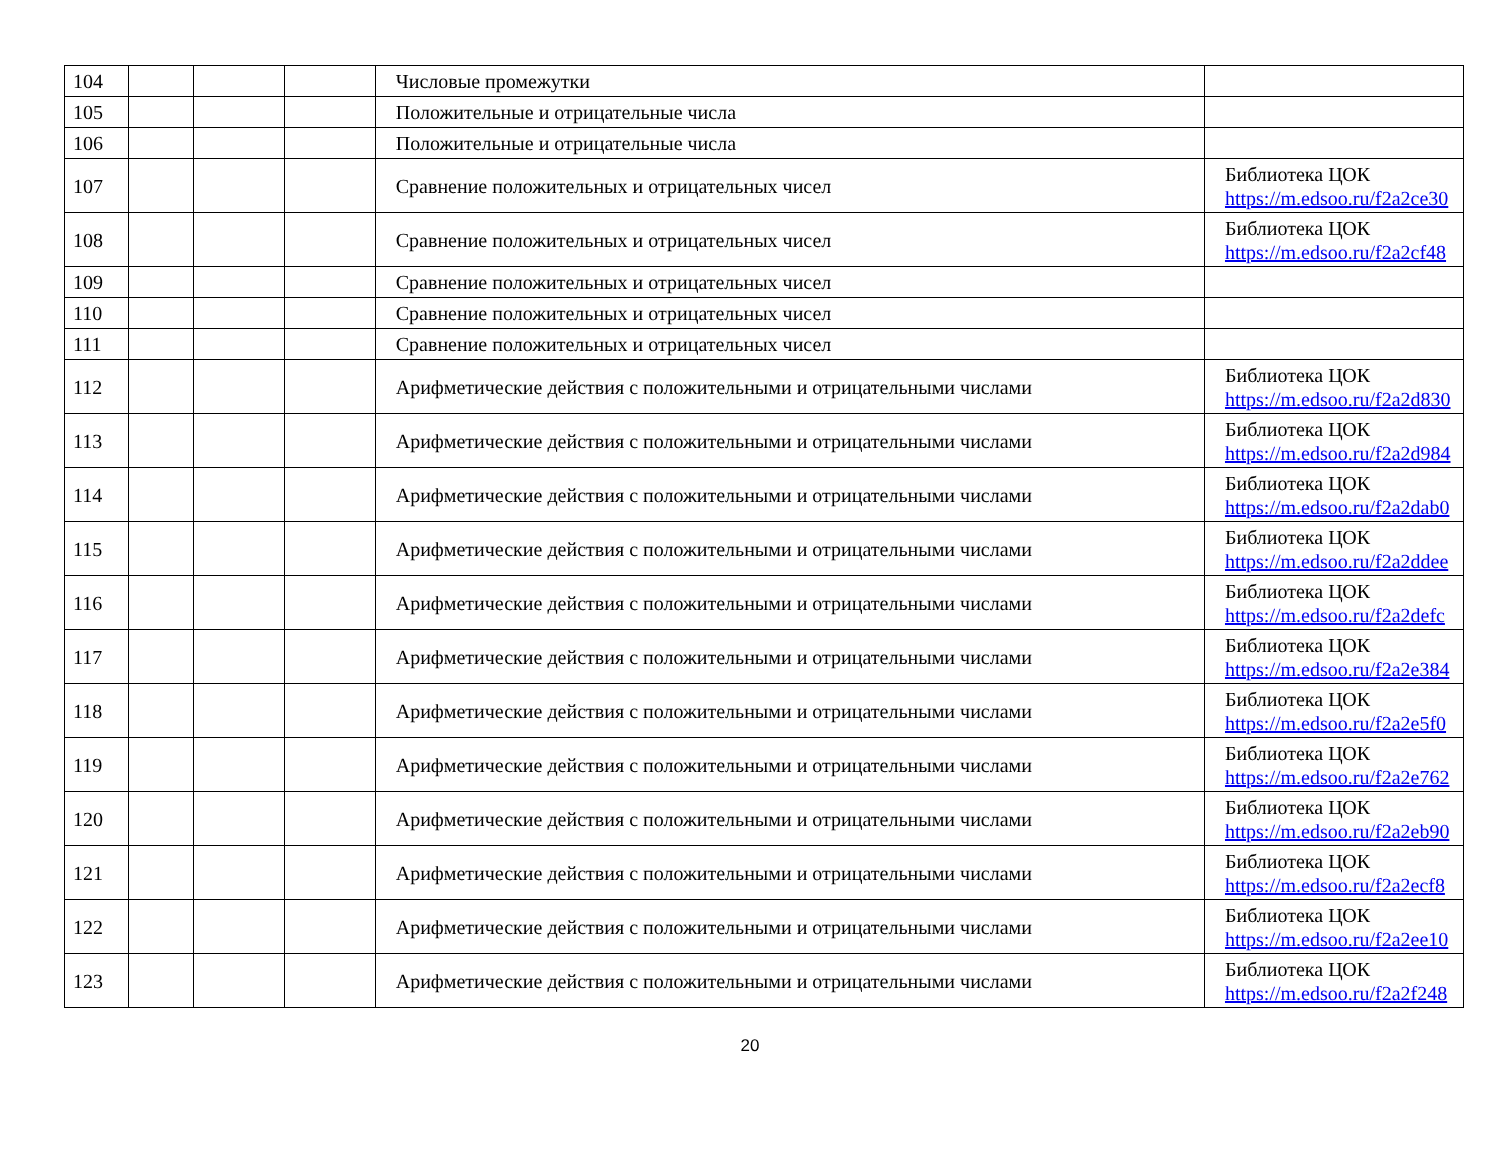| 104 | | | | Числовые промежутки | |
| 105 | | | | Положительные и отрицательные числа | |
| 106 | | | | Положительные и отрицательные числа | |
| 107 | | | | Сравнение положительных и отрицательных чисел | Библиотека ЦОК https://m.edsoo.ru/f2a2ce30 |
| 108 | | | | Сравнение положительных и отрицательных чисел | Библиотека ЦОК https://m.edsoo.ru/f2a2cf48 |
| 109 | | | | Сравнение положительных и отрицательных чисел | |
| 110 | | | | Сравнение положительных и отрицательных чисел | |
| 111 | | | | Сравнение положительных и отрицательных чисел | |
| 112 | | | | Арифметические действия с положительными и отрицательными числами | Библиотека ЦОК https://m.edsoo.ru/f2a2d830 |
| 113 | | | | Арифметические действия с положительными и отрицательными числами | Библиотека ЦОК https://m.edsoo.ru/f2a2d984 |
| 114 | | | | Арифметические действия с положительными и отрицательными числами | Библиотека ЦОК https://m.edsoo.ru/f2a2dab0 |
| 115 | | | | Арифметические действия с положительными и отрицательными числами | Библиотека ЦОК https://m.edsoo.ru/f2a2ddee |
| 116 | | | | Арифметические действия с положительными и отрицательными числами | Библиотека ЦОК https://m.edsoo.ru/f2a2defc |
| 117 | | | | Арифметические действия с положительными и отрицательными числами | Библиотека ЦОК https://m.edsoo.ru/f2a2e384 |
| 118 | | | | Арифметические действия с положительными и отрицательными числами | Библиотека ЦОК https://m.edsoo.ru/f2a2e5f0 |
| 119 | | | | Арифметические действия с положительными и отрицательными числами | Библиотека ЦОК https://m.edsoo.ru/f2a2e762 |
| 120 | | | | Арифметические действия с положительными и отрицательными числами | Библиотека ЦОК https://m.edsoo.ru/f2a2eb90 |
| 121 | | | | Арифметические действия с положительными и отрицательными числами | Библиотека ЦОК https://m.edsoo.ru/f2a2ecf8 |
| 122 | | | | Арифметические действия с положительными и отрицательными числами | Библиотека ЦОК https://m.edsoo.ru/f2a2ee10 |
| 123 | | | | Арифметические действия с положительными и отрицательными числами | Библиотека ЦОК https://m.edsoo.ru/f2a2f248 |
20